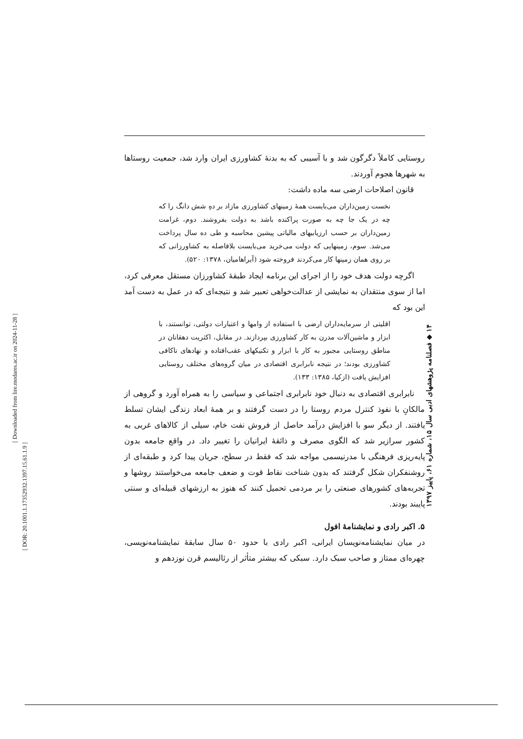روستایی کاملاً دگرگون شد و با آسیبی که به بدنۀ کشاورزی ایران وارد شد، جمعیت روستاها به شهرها هجوم آوردند.
قانون اصلاحات ارضی سه ماده داشت:
نخست زمین‌داران می‌بایست همۀ زمینهای کشاورزی مازاد بر دهِ شش دانگ را که چه در یک جا چه به صورت پراکنده باشد به دولت بفروشند. دوم، غرامت زمین‌داران بر حسب ارزیابیهای مالیاتی پیشین محاسبه و طی ده سال پرداخت می‌شد. سوم، زمینهایی که دولت می‌خرید می‌بایست بلافاصله به کشاورزانی که بر روی همان زمینها کار می‌کردند فروخته شود (آبراهامیان، ۱۳۷۸: ۵۲۰).
اگرچه دولت هدف خود را از اجرای این برنامه ایجاد طبقۀ کشاورزان مستقل معرفی کرد، اما از سوی منتقدان به نمایشی از عدالت‌خواهی تعبیر شد و نتیجه‌ای که در عمل به دست آمد این بود که
اقلیتی از سرمایه‌داران ارضی با استفاده از وامها و اعتبارات دولتی، توانستند، با ابزار و ماشین‌آلات مدرن به کار کشاورزی بپردازند. در مقابل، اکثریت دهقانان در مناطق روستایی مجبور به کار با ابزار و تکنیکهای عقب‌افتاده و نهادهای ناکافی کشاورزی بودند؛ در نتیجه نابرابری اقتصادی در میان گروه‌های مختلف روستایی افزایش یافت (ازکیا، ۱۳۸۵: ۱۳۳).
نابرابری اقتصادی به دنبال خود نابرابری اجتماعی و سیاسی را به همراه آورد و گروهی از مالکانِ با نفوذ کنترل مردم روستا را در دست گرفتند و بر همۀ ابعاد زندگی ایشان تسلط یافتند. از دیگر سو با افزایش درآمد حاصل از فروش نفت خام، سیلی از کالاهای غربی به کشور سرازیر شد که الگوی مصرف و ذائقۀ ایرانیان را تغییر داد. در واقع جامعه بدون پایه‌ریزی فرهنگی با مدرنیسمی مواجه شد که فقط در سطح، جریان پیدا کرد و طبقه‌ای از روشنفکران شکل گرفتند که بدون شناخت نقاط قوت و ضعف جامعه می‌خواستند روشها و تجربه‌های کشورهای صنعتی را بر مردمی تحمیل کنند که هنوز به ارزشهای قبیله‌ای و سنتی پایبند بودند.
۵. اکبر رادی و نمایشنامۀ افول
در میان نمایشنامه‌نویسان ایرانی، اکبر رادی با حدود ۵۰ سال سابقۀ نمایشنامه‌نویسی، چهره‌ای ممتاز و صاحب سبک دارد. سبکی که بیشتر متأثر از رئالیسم قرن نوزدهم و
۱۴ ◆ فصلنامه پژوهشهای ادبی سال ۱۵، شماره ۶۱، پاییز ۱۳۹۷
[ Downloaded from lire.modares.ac.ir on 2024-11-28 ]
[ DOR: 20.1001.1.17352932.1397.15.61.1.9 ]